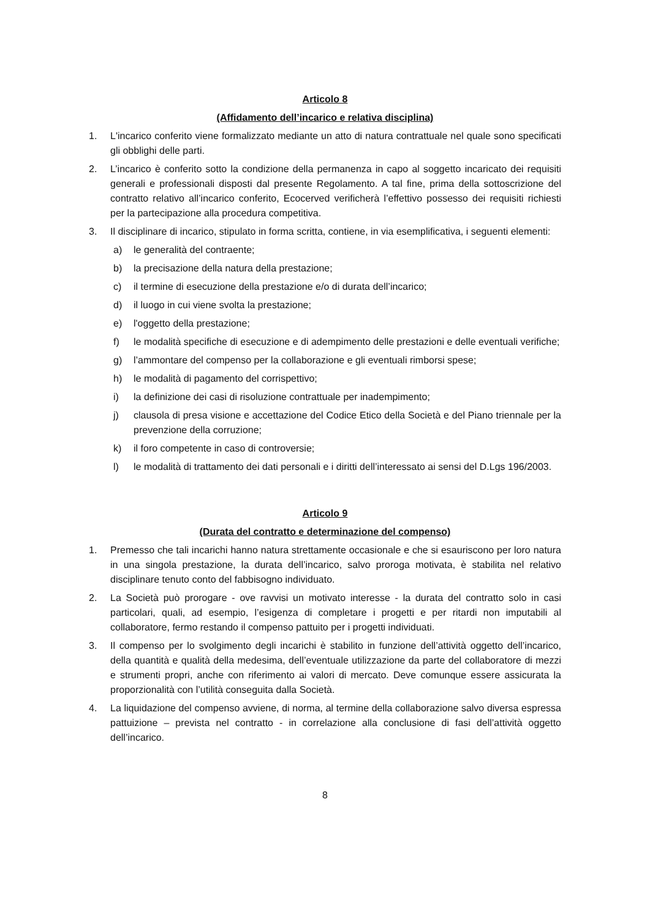Articolo 8
(Affidamento dell’incarico e relativa disciplina)
1. L'incarico conferito viene formalizzato mediante un atto di natura contrattuale nel quale sono specificati gli obblighi delle parti.
2. L’incarico è conferito sotto la condizione della permanenza in capo al soggetto incaricato dei requisiti generali e professionali disposti dal presente Regolamento. A tal fine, prima della sottoscrizione del contratto relativo all’incarico conferito, Ecocerved verificherà l’effettivo possesso dei requisiti richiesti per la partecipazione alla procedura competitiva.
3. Il disciplinare di incarico, stipulato in forma scritta, contiene, in via esemplificativa, i seguenti elementi:
a) le generalità del contraente;
b) la precisazione della natura della prestazione;
c) il termine di esecuzione della prestazione e/o di durata dell’incarico;
d) il luogo in cui viene svolta la prestazione;
e) l'oggetto della prestazione;
f) le modalità specifiche di esecuzione e di adempimento delle prestazioni e delle eventuali verifiche;
g) l’ammontare del compenso per la collaborazione e gli eventuali rimborsi spese;
h) le modalità di pagamento del corrispettivo;
i) la definizione dei casi di risoluzione contrattuale per inadempimento;
j) clausola di presa visione e accettazione del Codice Etico della Società e del Piano triennale per la prevenzione della corruzione;
k) il foro competente in caso di controversie;
l) le modalità di trattamento dei dati personali e i diritti dell’interessato ai sensi del D.Lgs 196/2003.
Articolo 9
(Durata del contratto e determinazione del compenso)
1. Premesso che tali incarichi hanno natura strettamente occasionale e che si esauriscono per loro natura in una singola prestazione, la durata dell’incarico, salvo proroga motivata, è stabilita nel relativo disciplinare tenuto conto del fabbisogno individuato.
2. La Società può prorogare - ove ravvisi un motivato interesse - la durata del contratto solo in casi particolari, quali, ad esempio, l’esigenza di completare i progetti e per ritardi non imputabili al collaboratore, fermo restando il compenso pattuito per i progetti individuati.
3. Il compenso per lo svolgimento degli incarichi è stabilito in funzione dell’attività oggetto dell’incarico, della quantità e qualità della medesima, dell’eventuale utilizzazione da parte del collaboratore di mezzi e strumenti propri, anche con riferimento ai valori di mercato. Deve comunque essere assicurata la proporzionalità con l’utilità conseguita dalla Società.
4. La liquidazione del compenso avviene, di norma, al termine della collaborazione salvo diversa espressa pattuizione – prevista nel contratto - in correlazione alla conclusione di fasi dell’attività oggetto dell’incarico.
8